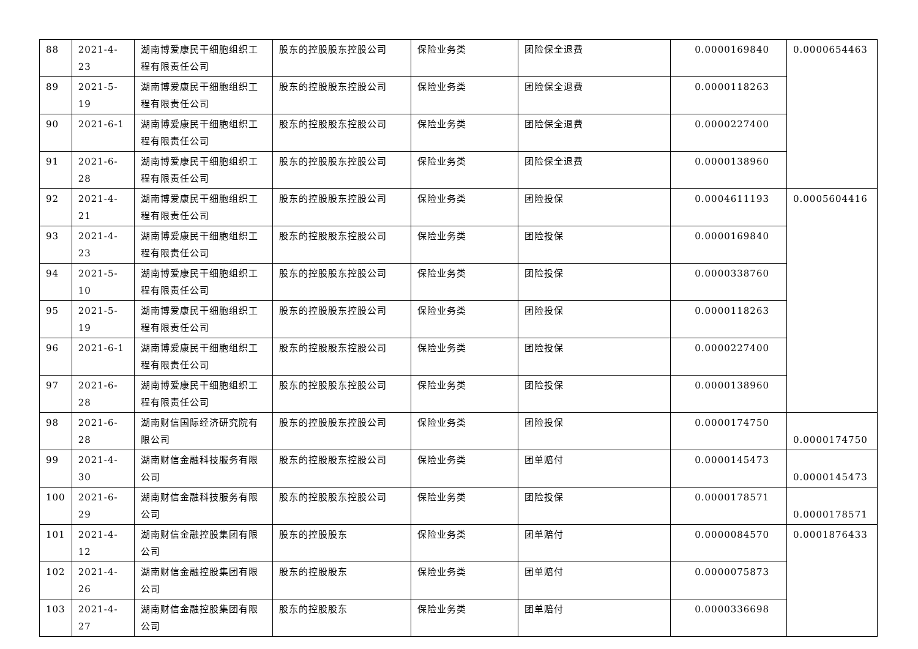| 88 | 2021-4-23 | 湖南博爱康民干细胞组织工程有限责任公司 | 股东的控股股东控股公司 | 保险业务类 | 团险保全退费 | 0.0000169840 | 0.0000654463 |
| 89 | 2021-5-19 | 湖南博爱康民干细胞组织工程有限责任公司 | 股东的控股股东控股公司 | 保险业务类 | 团险保全退费 | 0.0000118263 | |
| 90 | 2021-6-1 | 湖南博爱康民干细胞组织工程有限责任公司 | 股东的控股股东控股公司 | 保险业务类 | 团险保全退费 | 0.0000227400 | |
| 91 | 2021-6-28 | 湖南博爱康民干细胞组织工程有限责任公司 | 股东的控股股东控股公司 | 保险业务类 | 团险保全退费 | 0.0000138960 | |
| 92 | 2021-4-21 | 湖南博爱康民干细胞组织工程有限责任公司 | 股东的控股股东控股公司 | 保险业务类 | 团险投保 | 0.0004611193 | 0.0005604416 |
| 93 | 2021-4-23 | 湖南博爱康民干细胞组织工程有限责任公司 | 股东的控股股东控股公司 | 保险业务类 | 团险投保 | 0.0000169840 | |
| 94 | 2021-5-10 | 湖南博爱康民干细胞组织工程有限责任公司 | 股东的控股股东控股公司 | 保险业务类 | 团险投保 | 0.0000338760 | |
| 95 | 2021-5-19 | 湖南博爱康民干细胞组织工程有限责任公司 | 股东的控股股东控股公司 | 保险业务类 | 团险投保 | 0.0000118263 | |
| 96 | 2021-6-1 | 湖南博爱康民干细胞组织工程有限责任公司 | 股东的控股股东控股公司 | 保险业务类 | 团险投保 | 0.0000227400 | |
| 97 | 2021-6-28 | 湖南博爱康民干细胞组织工程有限责任公司 | 股东的控股股东控股公司 | 保险业务类 | 团险投保 | 0.0000138960 | |
| 98 | 2021-6-28 | 湖南财信国际经济研究院有限公司 | 股东的控股股东控股公司 | 保险业务类 | 团险投保 | 0.0000174750 | 0.0000174750 |
| 99 | 2021-4-30 | 湖南财信金融科技服务有限公司 | 股东的控股股东控股公司 | 保险业务类 | 团单赔付 | 0.0000145473 | 0.0000145473 |
| 100 | 2021-6-29 | 湖南财信金融科技服务有限公司 | 股东的控股股东控股公司 | 保险业务类 | 团险投保 | 0.0000178571 | 0.0000178571 |
| 101 | 2021-4-12 | 湖南财信金融控股集团有限公司 | 股东的控股股东 | 保险业务类 | 团单赔付 | 0.0000084570 | 0.0001876433 |
| 102 | 2021-4-26 | 湖南财信金融控股集团有限公司 | 股东的控股股东 | 保险业务类 | 团单赔付 | 0.0000075873 | |
| 103 | 2021-4-27 | 湖南财信金融控股集团有限公司 | 股东的控股股东 | 保险业务类 | 团单赔付 | 0.0000336698 | |